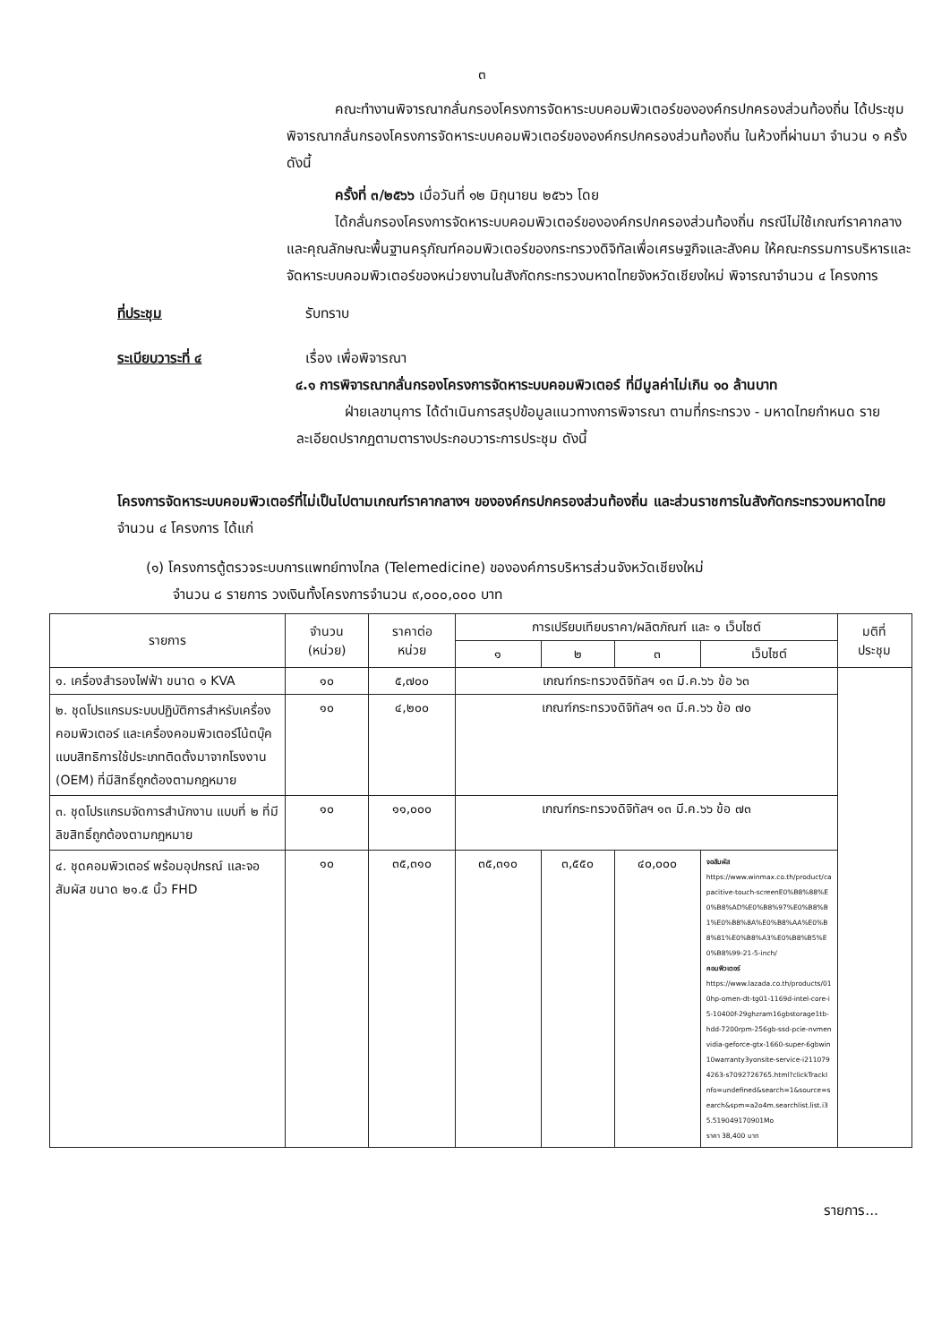๓
คณะทำงานพิจารณากลั่นกรองโครงการจัดหาระบบคอมพิวเตอร์ขององค์กรปกครองส่วนท้องถิ่น ได้ประชุมพิจารณากลั่นกรองโครงการจัดหาระบบคอมพิวเตอร์ขององค์กรปกครองส่วนท้องถิ่น ในห้วงที่ผ่านมา จำนวน ๑ ครั้ง ดังนี้
ครั้งที่ ๓/๒๕๖๖ เมื่อวันที่ ๑๒ มิถุนายน ๒๕๖๖ โดย
ได้กลั่นกรองโครงการจัดหาระบบคอมพิวเตอร์ขององค์กรปกครองส่วนท้องถิ่น กรณีไม่ใช้เกณฑ์ราคากลางและคุณลักษณะพื้นฐานครุภัณฑ์คอมพิวเตอร์ของกระทรวงดิจิทัลเพื่อเศรษฐกิจและสังคม ให้คณะกรรมการบริหารและจัดหาระบบคอมพิวเตอร์ของหน่วยงานในสังกัดกระทรวงมหาดไทยจังหวัดเชียงใหม่ พิจารณาจำนวน ๔ โครงการ
ที่ประชุม รับทราบ
ระเบียบวาระที่ ๔ เรื่อง เพื่อพิจารณา
๔.๑ การพิจารณากลั่นกรองโครงการจัดหาระบบคอมพิวเตอร์ ที่มีมูลค่าไม่เกิน ๑๐ ล้านบาท
ฝ่ายเลขานุการ ได้ดำเนินการสรุปข้อมูลแนวทางการพิจารณา ตามที่กระทรวง - มหาดไทยกำหนด รายละเอียดปรากฏตามตารางประกอบวาระการประชุม ดังนี้
โครงการจัดหาระบบคอมพิวเตอร์ที่ไม่เป็นไปตามเกณฑ์ราคากลางฯ ขององค์กรปกครองส่วนท้องถิ่น และส่วนราชการในสังกัดกระทรวงมหาดไทย จำนวน ๔ โครงการ ได้แก่
(๑) โครงการตู้ตรวจระบบการแพทย์ทางไกล (Telemedicine) ขององค์การบริหารส่วนจังหวัดเชียงใหม่
จำนวน ๘ รายการ วงเงินทั้งโครงการจำนวน ๙,๐๐๐,๐๐๐ บาท
| รายการ | จำนวน (หน่วย) | ราคาต่อ หน่วย | การเปรียบเทียบราคา/ผลิตภัณฑ์ และ ๑ เว็บไซต์ | | | | มติที่ ประชุม |
| --- | --- | --- | --- | --- | --- | --- | --- |
| | | | ๑ | ๒ | ๓ | เว็บไซต์ | |
| ๑. เครื่องสำรองไฟฟ้า ขนาด ๑ KVA | ๑๐ | ๕,๗๐๐ | เกณฑ์กระทรวงดิจิทัลฯ ๑๓ มี.ค.๖๖ ข้อ ๖๓ | | | | |
| ๒. ชุดโปรแกรมระบบปฏิบัติการสำหรับเครื่องคอมพิวเตอร์ และเครื่องคอมพิวเตอร์โน้ตบุ๊คแบบสิทธิการใช้ประเภทติดตั้งมาจากโรงงาน (OEM) ที่มีสิทธิ์ถูกต้องตามกฎหมาย | ๑๐ | ๔,๒๐๐ | เกณฑ์กระทรวงดิจิทัลฯ ๑๓ มี.ค.๖๖ ข้อ ๗๐ | | | | |
| ๓. ชุดโปรแกรมจัดการสำนักงาน แบบที่ ๒ ที่มีลิขสิทธิ์ถูกต้องตามกฎหมาย | ๑๐ | ๑๑,๐๐๐ | เกณฑ์กระทรวงดิจิทัลฯ ๑๓ มี.ค.๖๖ ข้อ ๗๓ | | | | |
| ๔. ชุดคอมพิวเตอร์ พร้อมอุปกรณ์ และจอสัมผัส ขนาด ๒๑.๕ นิ้ว FHD | ๑๐ | ๓๕,๓๑๐ | ๓๕,๓๑๐ | ๓,๕๕๐ | ๔๐,๐๐๐ | จอสัมผัส https://www.winmax.co.th/product/capacitive-touch-screenE0%B8%88%E0%B8%AD%E0%B8%97%E0%B8%B1%E0%B8%8A%E0%B8%AA%E0%B8%81%E0%B8%A3%E0%B8%B5%E0%B8%99-21-5-inch/ คอมพิวเตอร์ https://www.lazada.co.th/products/010hp-omen-dt-tg01-1169d-intel-core-i5-10400f-29ghzram16gbstorage1tb-hdd-7200rpm-256gb-ssd-pcie-nvmenvidia-geforce-gtx-1660-super-6gbwin10warranty3yonsite-service-i2110794263-s7092726765.html?clickTrackInfo=undefined&search=1&source=search&spm=a2o4m.searchlist.list.i35.519049170901Mo ราคา 38,400 บาท | |
รายการ...